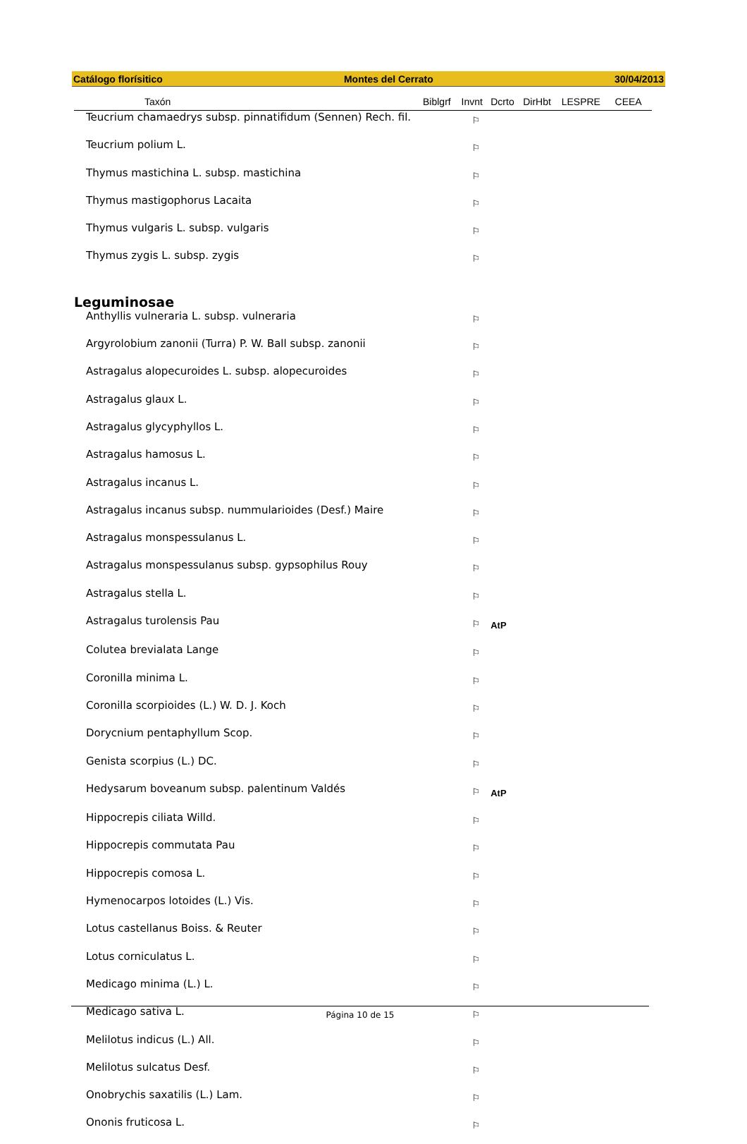Catálogo florísitico Montes del Cerrato 30/04/2013
| Taxón | Biblgrf | Invnt | Dcrto | DirHbt | LESPRE | CEEA |
| --- | --- | --- | --- | --- | --- | --- |
| Teucrium chamaedrys subsp. pinnatifidum (Sennen) Rech. fil. | | ⚐ | | | | |
| Teucrium polium L. | | ⚐ | | | | |
| Thymus mastichina L. subsp. mastichina | | ⚐ | | | | |
| Thymus mastigophorus Lacaita | | ⚐ | | | | |
| Thymus vulgaris L. subsp. vulgaris | | ⚐ | | | | |
| Thymus zygis L. subsp. zygis | | ⚐ | | | | |
| Leguminosae | | | | | | |
| Anthyllis vulneraria L. subsp. vulneraria | | ⚐ | | | | |
| Argyrolobium zanonii (Turra) P. W. Ball subsp. zanonii | | ⚐ | | | | |
| Astragalus alopecuroides L. subsp. alopecuroides | | ⚐ | | | | |
| Astragalus glaux L. | | ⚐ | | | | |
| Astragalus glycyphyllos L. | | ⚐ | | | | |
| Astragalus hamosus L. | | ⚐ | | | | |
| Astragalus incanus L. | | ⚐ | | | | |
| Astragalus incanus subsp. nummularioides (Desf.) Maire | | ⚐ | | | | |
| Astragalus monspessulanus L. | | ⚐ | | | | |
| Astragalus monspessulanus subsp. gypsophilus Rouy | | ⚐ | | | | |
| Astragalus stella L. | | ⚐ | | | | |
| Astragalus turolensis Pau | | ⚐ | AtP | | | |
| Colutea brevialata Lange | | ⚐ | | | | |
| Coronilla minima L. | | ⚐ | | | | |
| Coronilla scorpioides (L.) W. D. J. Koch | | ⚐ | | | | |
| Dorycnium pentaphyllum Scop. | | ⚐ | | | | |
| Genista scorpius (L.) DC. | | ⚐ | | | | |
| Hedysarum boveanum subsp. palentinum Valdés | | ⚐ | AtP | | | |
| Hippocrepis ciliata Willd. | | ⚐ | | | | |
| Hippocrepis commutata Pau | | ⚐ | | | | |
| Hippocrepis comosa L. | | ⚐ | | | | |
| Hymenocarpos lotoides (L.) Vis. | | ⚐ | | | | |
| Lotus castellanus Boiss. & Reuter | | ⚐ | | | | |
| Lotus corniculatus L. | | ⚐ | | | | |
| Medicago minima (L.) L. | | ⚐ | | | | |
| Medicago sativa L. | | ⚐ | | | | |
| Melilotus indicus (L.) All. | | ⚐ | | | | |
| Melilotus sulcatus Desf. | | ⚐ | | | | |
| Onobrychis saxatilis (L.) Lam. | | ⚐ | | | | |
| Ononis fruticosa L. | | ⚐ | | | | |
Página 10 de 15